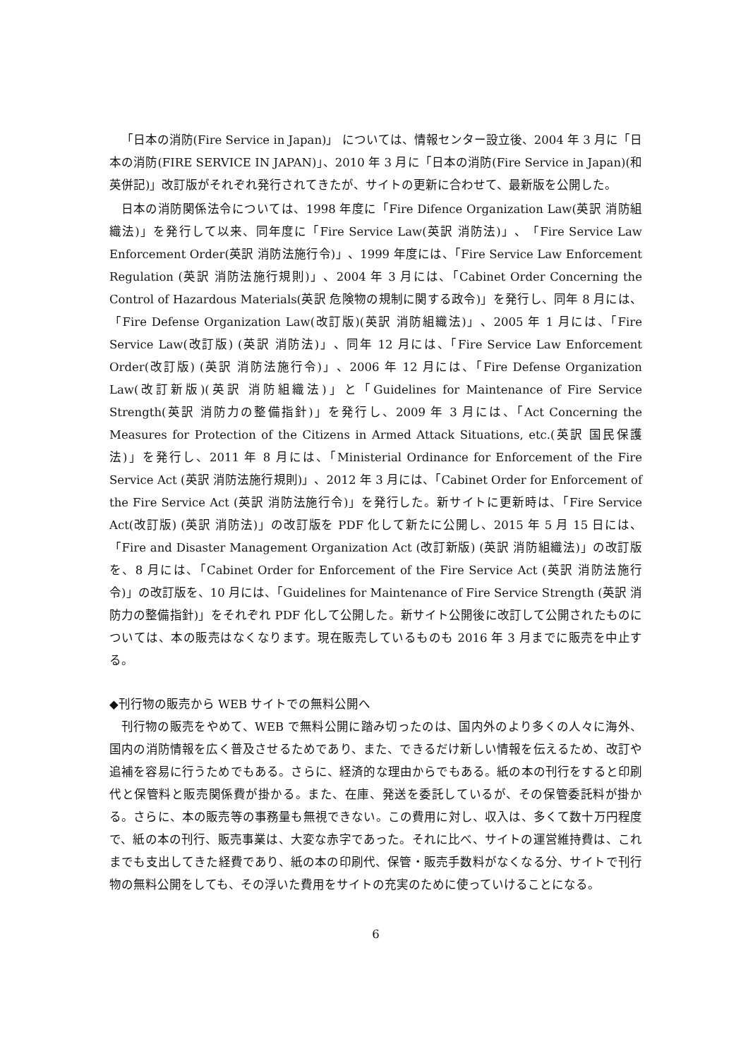「日本の消防(Fire Service in Japan)」 については、情報センター設立後、2004 年 3 月に「日本の消防(FIRE SERVICE IN JAPAN)」、2010 年 3 月に「日本の消防(Fire Service in Japan)(和英併記)」改訂版がそれぞれ発行されてきたが、サイトの更新に合わせて、最新版を公開した。
日本の消防関係法令については、1998 年度に「Fire Difence Organization Law(英訳 消防組織法)」を発行して以来、同年度に「Fire Service Law(英訳 消防法)」、「Fire Service Law Enforcement Order(英訳 消防法施行令)」、1999 年度には、「Fire Service Law Enforcement Regulation (英訳 消防法施行規則)」、2004 年 3 月には、「Cabinet Order Concerning the Control of Hazardous Materials(英訳 危険物の規制に関する政令)」を発行し、同年 8 月には、「Fire Defense Organization Law(改訂版)(英訳 消防組織法)」、2005 年 1 月には、「Fire Service Law(改訂版) (英訳 消防法)」、同年 12 月には、「Fire Service Law Enforcement Order(改訂版) (英訳 消防法施行令)」、2006 年 12 月には、「Fire Defense Organization Law(改訂新版)(英訳 消防組織法)」と「Guidelines for Maintenance of Fire Service Strength(英訳 消防力の整備指針)」を発行し、2009 年 3 月には、「Act Concerning the Measures for Protection of the Citizens in Armed Attack Situations, etc.(英訳 国民保護法)」を発行し、2011 年 8 月には、「Ministerial Ordinance for Enforcement of the Fire Service Act (英訳 消防法施行規則)」、2012 年 3 月には、「Cabinet Order for Enforcement of the Fire Service Act (英訳 消防法施行令)」を発行した。新サイトに更新時は、「Fire Service Act(改訂版) (英訳 消防法)」の改訂版を PDF 化して新たに公開し、2015 年 5 月 15 日には、「Fire and Disaster Management Organization Act (改訂新版) (英訳 消防組織法)」の改訂版を、8 月には、「Cabinet Order for Enforcement of the Fire Service Act (英訳 消防法施行令)」の改訂版を、10 月には、「Guidelines for Maintenance of Fire Service Strength (英訳 消防力の整備指針)」をそれぞれ PDF 化して公開した。新サイト公開後に改訂して公開されたものについては、本の販売はなくなります。現在販売しているものも 2016 年 3 月までに販売を中止する。
◆刊行物の販売から WEB サイトでの無料公開へ
刊行物の販売をやめて、WEB で無料公開に踏み切ったのは、国内外のより多くの人々に海外、国内の消防情報を広く普及させるためであり、また、できるだけ新しい情報を伝えるため、改訂や追補を容易に行うためでもある。さらに、経済的な理由からでもある。紙の本の刊行をすると印刷代と保管料と販売関係費が掛かる。また、在庫、発送を委託しているが、その保管委託料が掛かる。さらに、本の販売等の事務量も無視できない。この費用に対し、収入は、多くて数十万円程度で、紙の本の刊行、販売事業は、大変な赤字であった。それに比べ、サイトの運営維持費は、これまでも支出してきた経費であり、紙の本の印刷代、保管・販売手数料がなくなる分、サイトで刊行物の無料公開をしても、その浮いた費用をサイトの充実のために使っていけることになる。
6